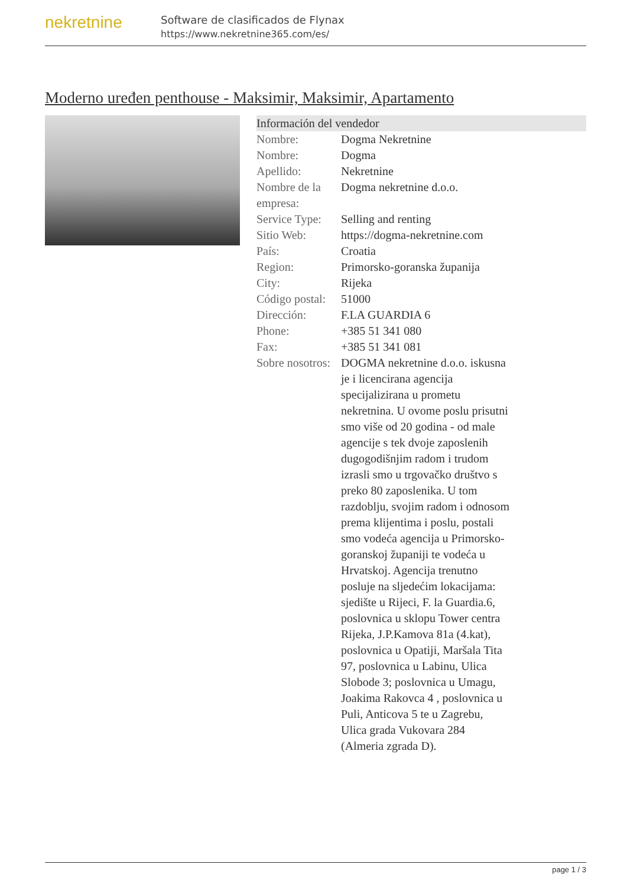nekretnine
Software de clasificados de Flynax
https://www.nekretnine365.com/es/
Moderno uređen penthouse - Maksimir, Maksimir, Apartamento
| Información del vendedor | |
| --- | --- |
| Nombre: | Dogma Nekretnine |
| Nombre: | Dogma |
| Apellido: | Nekretnine |
| Nombre de la empresa: | Dogma nekretnine d.o.o. |
| Service Type: | Selling and renting |
| Sitio Web: | https://dogma-nekretnine.com |
| País: | Croatia |
| Region: | Primorsko-goranska županija |
| City: | Rijeka |
| Código postal: | 51000 |
| Dirección: | F.LA GUARDIA 6 |
| Phone: | +385 51 341 080 |
| Fax: | +385 51 341 081 |
| Sobre nosotros: | DOGMA nekretnine d.o.o. iskusna je i licencirana agencija specijalizirana u prometu nekretnina. U ovome poslu prisutni smo više od 20 godina - od male agencije s tek dvoje zaposlenih dugogodišnjim radom i trudom izrasli smo u trgovačko društvo s preko 80 zaposlenika. U tom razdoblju, svojim radom i odnosom prema klijentima i poslu, postali smo vodeća agencija u Primorsko-goranskoj županiji te vodeća u Hrvatskoj. Agencija trenutno posluje na sljedećim lokacijama: sjedište u Rijeci, F. la Guardia.6, poslovnica u sklopu Tower centra Rijeka, J.P.Kamova 81a (4.kat), poslovnica u Opatiji, Maršala Tita 97, poslovnica u Labinu, Ulica Slobode 3; poslovnica u Umagu, Joakima Rakovca 4 , poslovnica u Puli, Anticova 5 te u Zagrebu, Ulica grada Vukovara 284 (Almeria zgrada D). |
page 1 / 3